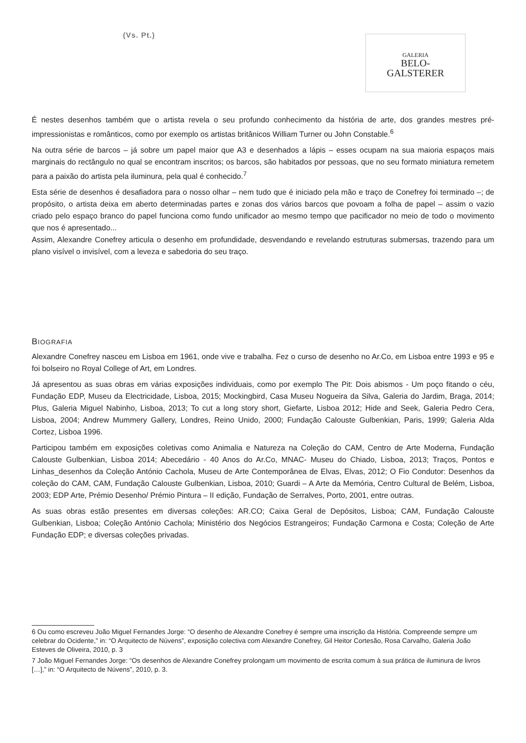(Vs. Pt.)
GALERIA
BELO-
GALSTERER
É nestes desenhos também que o artista revela o seu profundo conhecimento da história de arte, dos grandes mestres pré-impressionistas e românticos, como por exemplo os artistas britânicos William Turner ou John Constable.<sup>6</sup>
Na outra série de barcos – já sobre um papel maior que A3 e desenhados a lápis – esses ocupam na sua maioria espaços mais marginais do rectângulo no qual se encontram inscritos; os barcos, são habitados por pessoas, que no seu formato miniatura remetem para a paixão do artista pela iluminura, pela qual é conhecido.<sup>7</sup>
Esta série de desenhos é desafiadora para o nosso olhar – nem tudo que é iniciado pela mão e traço de Conefrey foi terminado –; de propósito, o artista deixa em aberto determinadas partes e zonas dos vários barcos que povoam a folha de papel – assim o vazio criado pelo espaço branco do papel funciona como fundo unificador ao mesmo tempo que pacificador no meio de todo o movimento que nos é apresentado...
Assim, Alexandre Conefrey articula o desenho em profundidade, desvendando e revelando estruturas submersas, trazendo para um plano visível o invisível, com a leveza e sabedoria do seu traço.
BIOGRAFIA
Alexandre Conefrey nasceu em Lisboa em 1961, onde vive e trabalha. Fez o curso de desenho no Ar.Co, em Lisboa entre 1993 e 95 e foi bolseiro no Royal College of Art, em Londres.
Já apresentou as suas obras em várias exposições individuais, como por exemplo The Pit: Dois abismos - Um poço fitando o céu, Fundação EDP, Museu da Electricidade, Lisboa, 2015; Mockingbird, Casa Museu Nogueira da Silva, Galeria do Jardim, Braga, 2014; Plus, Galeria Miguel Nabinho, Lisboa, 2013; To cut a long story short, Giefarte, Lisboa 2012; Hide and Seek, Galeria Pedro Cera, Lisboa, 2004; Andrew Mummery Gallery, Londres, Reino Unido, 2000; Fundação Calouste Gulbenkian, Paris, 1999; Galeria Alda Cortez, Lisboa 1996.
Participou também em exposições coletivas como Animalia e Natureza na Coleção do CAM, Centro de Arte Moderna, Fundação Calouste Gulbenkian, Lisboa 2014; Abecedário - 40 Anos do Ar.Co, MNAC- Museu do Chiado, Lisboa, 2013; Traços, Pontos e Linhas_desenhos da Coleção António Cachola, Museu de Arte Contemporânea de Elvas, Elvas, 2012; O Fio Condutor: Desenhos da coleção do CAM, CAM, Fundação Calouste Gulbenkian, Lisboa, 2010; Guardi – A Arte da Memória, Centro Cultural de Belém, Lisboa, 2003; EDP Arte, Prémio Desenho/ Prémio Pintura – II edição, Fundação de Serralves, Porto, 2001, entre outras.
As suas obras estão presentes em diversas coleções: AR.CO; Caixa Geral de Depósitos, Lisboa; CAM, Fundação Calouste Gulbenkian, Lisboa; Coleção António Cachola; Ministério dos Negócios Estrangeiros; Fundação Carmona e Costa; Coleção de Arte Fundação EDP; e diversas coleções privadas.
6 Ou como escreveu João Miguel Fernandes Jorge: “O desenho de Alexandre Conefrey é sempre uma inscrição da História. Compreende sempre um celebrar do Ocidente,” in: “O Arquitecto de Núvens”, exposição colectiva com Alexandre Conefrey, Gil Heitor Cortesão, Rosa Carvalho, Galeria João Esteves de Oliveira, 2010, p. 3
7 João Miguel Fernandes Jorge: “Os desenhos de Alexandre Conefrey prolongam um movimento de escrita comum à sua prática de iluminura de livros […],” in: “O Arquitecto de Núvens”, 2010, p. 3.